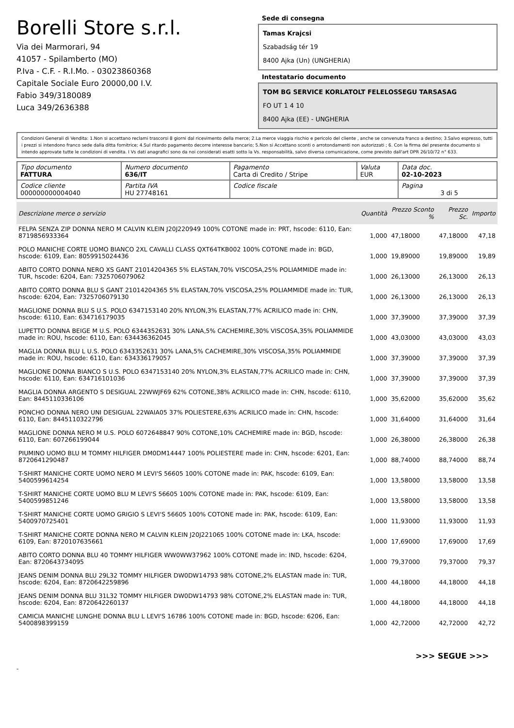Borelli Store s.r.l.
Via dei Marmorari, 94
41057 - Spilamberto (MO)
P.Iva - C.F. - R.I.Mo. - 03023860368
Capitale Sociale Euro 20000,00 I.V.
Fabio 349/3180089
Luca 349/2636388
Sede di consegna
Tamas Krajcsi
Szabadság tér 19
8400 Ajka (Un) (UNGHERIA)
Intestatario documento
TOM BG SERVICE KORLATOLT FELELOSSEGU TARSASAG
FO UT 1 4 10
8400 Ajka (EE) - UNGHERIA
Condizioni Generali di Vendita: 1.Non si accettano reclami trascorsi 8 giorni dal ricevimento della merce; 2.La merce viaggia rischio e pericolo del cliente , anche se convenuta franco a destino; 3.Salvo espresso, tutti i prezzi si intendono franco sede dalla ditta fornitrice; 4.Sul ritardo pagamento decorre interesse bancario; 5.Non si Accettano sconti o arrotondamenti non autorizzati ; 6. Con la firma del presente documento si intendo approvate tutte le condizioni di vendita. I Vs dati anagrafici sono da noi considerati esatti sotto la Vs. responsabilità, salvo diversa comunicazione, come previsto dall'art DPR 26/10/72 n° 633.
| Tipo documento FATTURA | Numero documento 636/IT | Pagamento Carta di Credito / Stripe | Valuta EUR | Data doc. 02-10-2023 |
| Codice cliente 000000000004040 | Partita IVA HU 27748161 | Codice fiscale | | Pagina 3 di 5 |
| Descrizione merce o servizio | Quantità | Prezzo Sconto % | Prezzo Sc. | Importo |
| --- | --- | --- | --- | --- |
| FELPA SENZA ZIP DONNA NERO M CALVIN KLEIN J20J220949 100% COTONE made in: PRT, hscode: 6110, Ean: 8719856933364 | 1,000 | 47,18000 | 47,18000 | 47,18 |
| POLO MANICHE CORTE UOMO BIANCO 2XL CAVALLI CLASS QXT64TKB002 100% COTONE made in: BGD, hscode: 6109, Ean: 8059915024436 | 1,000 | 19,89000 | 19,89000 | 19,89 |
| ABITO CORTO DONNA NERO XS GANT 21014204365 5% ELASTAN,70% VISCOSA,25% POLIAMMIDE made in: TUR, hscode: 6204, Ean: 7325706079062 | 1,000 | 26,13000 | 26,13000 | 26,13 |
| ABITO CORTO DONNA BLU S GANT 21014204365 5% ELASTAN,70% VISCOSA,25% POLIAMMIDE made in: TUR, hscode: 6204, Ean: 7325706079130 | 1,000 | 26,13000 | 26,13000 | 26,13 |
| MAGLIONE DONNA BLU S U.S. POLO 6347153140 20% NYLON,3% ELASTAN,77% ACRILICO made in: CHN, hscode: 6110, Ean: 634716179035 | 1,000 | 37,39000 | 37,39000 | 37,39 |
| LUPETTO DONNA BEIGE M U.S. POLO 6344352631 30% LANA,5% CACHEMIRE,30% VISCOSA,35% POLIAMMIDE made in: ROU, hscode: 6110, Ean: 634436362045 | 1,000 | 43,03000 | 43,03000 | 43,03 |
| MAGLIA DONNA BLU L U.S. POLO 6343352631 30% LANA,5% CACHEMIRE,30% VISCOSA,35% POLIAMMIDE made in: ROU, hscode: 6110, Ean: 634336179057 | 1,000 | 37,39000 | 37,39000 | 37,39 |
| MAGLIONE DONNA BIANCO S U.S. POLO 6347153140 20% NYLON,3% ELASTAN,77% ACRILICO made in: CHN, hscode: 6110, Ean: 634716101036 | 1,000 | 37,39000 | 37,39000 | 37,39 |
| MAGLIA DONNA ARGENTO S DESIGUAL 22WWJF69 62% COTONE,38% ACRILICO made in: CHN, hscode: 6110, Ean: 8445110336106 | 1,000 | 35,62000 | 35,62000 | 35,62 |
| PONCHO DONNA NERO UNI DESIGUAL 22WAIA05 37% POLIESTERE,63% ACRILICO made in: CHN, hscode: 6110, Ean: 8445110322796 | 1,000 | 31,64000 | 31,64000 | 31,64 |
| MAGLIONE DONNA NERO M U.S. POLO 6072648847 90% COTONE,10% CACHEMIRE made in: BGD, hscode: 6110, Ean: 607266199044 | 1,000 | 26,38000 | 26,38000 | 26,38 |
| PIUMINO UOMO BLU M TOMMY HILFIGER DM0DM14447 100% POLIESTERE made in: CHN, hscode: 6201, Ean: 8720641290487 | 1,000 | 88,74000 | 88,74000 | 88,74 |
| T-SHIRT MANICHE CORTE UOMO NERO M LEVI'S 56605 100% COTONE made in: PAK, hscode: 6109, Ean: 5400599614254 | 1,000 | 13,58000 | 13,58000 | 13,58 |
| T-SHIRT MANICHE CORTE UOMO BLU M LEVI'S 56605 100% COTONE made in: PAK, hscode: 6109, Ean: 5400599851246 | 1,000 | 13,58000 | 13,58000 | 13,58 |
| T-SHIRT MANICHE CORTE UOMO GRIGIO S LEVI'S 56605 100% COTONE made in: PAK, hscode: 6109, Ean: 5400970725401 | 1,000 | 11,93000 | 11,93000 | 11,93 |
| T-SHIRT MANICHE CORTE DONNA NERO M CALVIN KLEIN J20J221065 100% COTONE made in: LKA, hscode: 6109, Ean: 8720107635661 | 1,000 | 17,69000 | 17,69000 | 17,69 |
| ABITO CORTO DONNA BLU 40 TOMMY HILFIGER WW0WW37962 100% COTONE made in: IND, hscode: 6204, Ean: 8720643734095 | 1,000 | 79,37000 | 79,37000 | 79,37 |
| JEANS DENIM DONNA BLU 29L32 TOMMY HILFIGER DW0DW14793 98% COTONE,2% ELASTAN made in: TUR, hscode: 6204, Ean: 8720642259896 | 1,000 | 44,18000 | 44,18000 | 44,18 |
| JEANS DENIM DONNA BLU 31L32 TOMMY HILFIGER DW0DW14793 98% COTONE,2% ELASTAN made in: TUR, hscode: 6204, Ean: 8720642260137 | 1,000 | 44,18000 | 44,18000 | 44,18 |
| CAMICIA MANICHE LUNGHE DONNA BLU L LEVI'S 16786 100% COTONE made in: BGD, hscode: 6206, Ean: 5400898399159 | 1,000 | 42,72000 | 42,72000 | 42,72 |
>>> SEGUE >>>
-